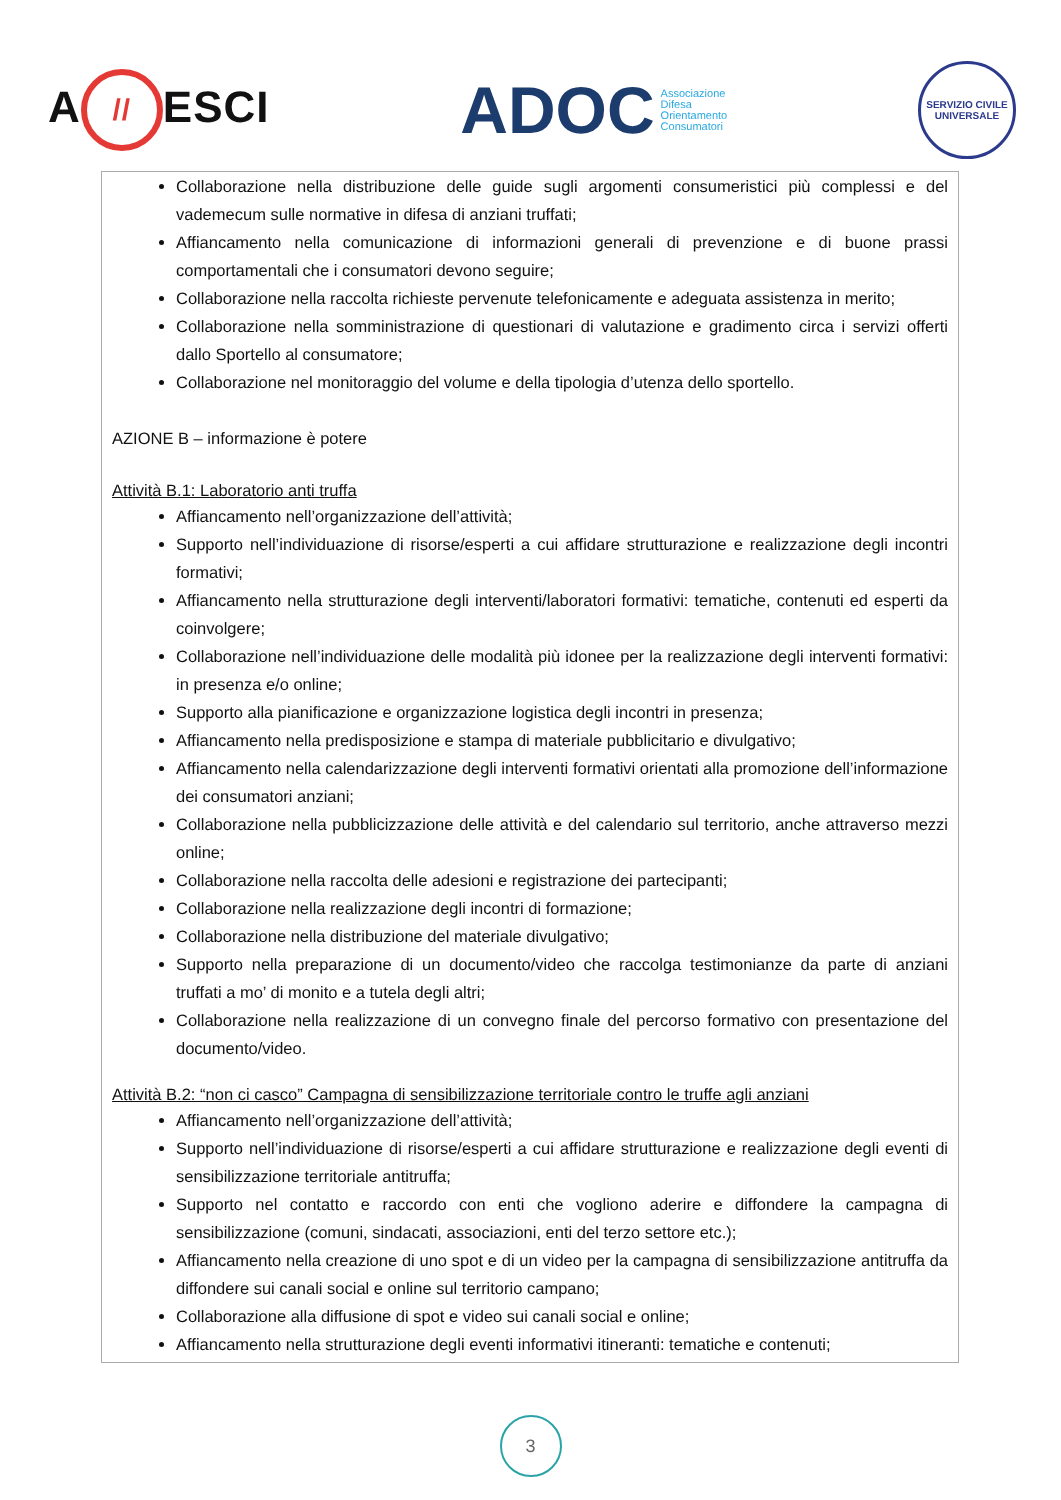A // ESCI
ADOC
Associazione
Difesa
Orientamento
Consumatori
SERVIZIO CIVILE UNIVERSALE
Collaborazione nella distribuzione delle guide sugli argomenti consumeristici più complessi e del vademecum sulle normative in difesa di anziani truffati;
Affiancamento nella comunicazione di informazioni generali di prevenzione e di buone prassi comportamentali che i consumatori devono seguire;
Collaborazione nella raccolta richieste pervenute telefonicamente e adeguata assistenza in merito;
Collaborazione nella somministrazione di questionari di valutazione e gradimento circa i servizi offerti dallo Sportello al consumatore;
Collaborazione nel monitoraggio del volume e della tipologia d’utenza dello sportello.
AZIONE B – informazione è potere
Attività B.1: Laboratorio anti truffa
Affiancamento nell’organizzazione dell’attività;
Supporto nell’individuazione di risorse/esperti a cui affidare strutturazione e realizzazione degli incontri formativi;
Affiancamento nella strutturazione degli interventi/laboratori formativi: tematiche, contenuti ed esperti da coinvolgere;
Collaborazione nell’individuazione delle modalità più idonee per la realizzazione degli interventi formativi: in presenza e/o online;
Supporto alla pianificazione e organizzazione logistica degli incontri in presenza;
Affiancamento nella predisposizione e stampa di materiale pubblicitario e divulgativo;
Affiancamento nella calendarizzazione degli interventi formativi orientati alla promozione dell’informazione dei consumatori anziani;
Collaborazione nella pubblicizzazione delle attività e del calendario sul territorio, anche attraverso mezzi online;
Collaborazione nella raccolta delle adesioni e registrazione dei partecipanti;
Collaborazione nella realizzazione degli incontri di formazione;
Collaborazione nella distribuzione del materiale divulgativo;
Supporto nella preparazione di un documento/video che raccolga testimonianze da parte di anziani truffati a mo’ di monito e a tutela degli altri;
Collaborazione nella realizzazione di un convegno finale del percorso formativo con presentazione del documento/video.
Attività B.2: “non ci casco” Campagna di sensibilizzazione territoriale contro le truffe agli anziani
Affiancamento nell’organizzazione dell’attività;
Supporto nell’individuazione di risorse/esperti a cui affidare strutturazione e realizzazione degli eventi di sensibilizzazione territoriale antitruffa;
Supporto nel contatto e raccordo con enti che vogliono aderire e diffondere la campagna di sensibilizzazione (comuni, sindacati, associazioni, enti del terzo settore etc.);
Affiancamento nella creazione di uno spot e di un video per la campagna di sensibilizzazione antitruffa da diffondere sui canali social e online sul territorio campano;
Collaborazione alla diffusione di spot e video sui canali social e online;
Affiancamento nella strutturazione degli eventi informativi itineranti: tematiche e contenuti;
3